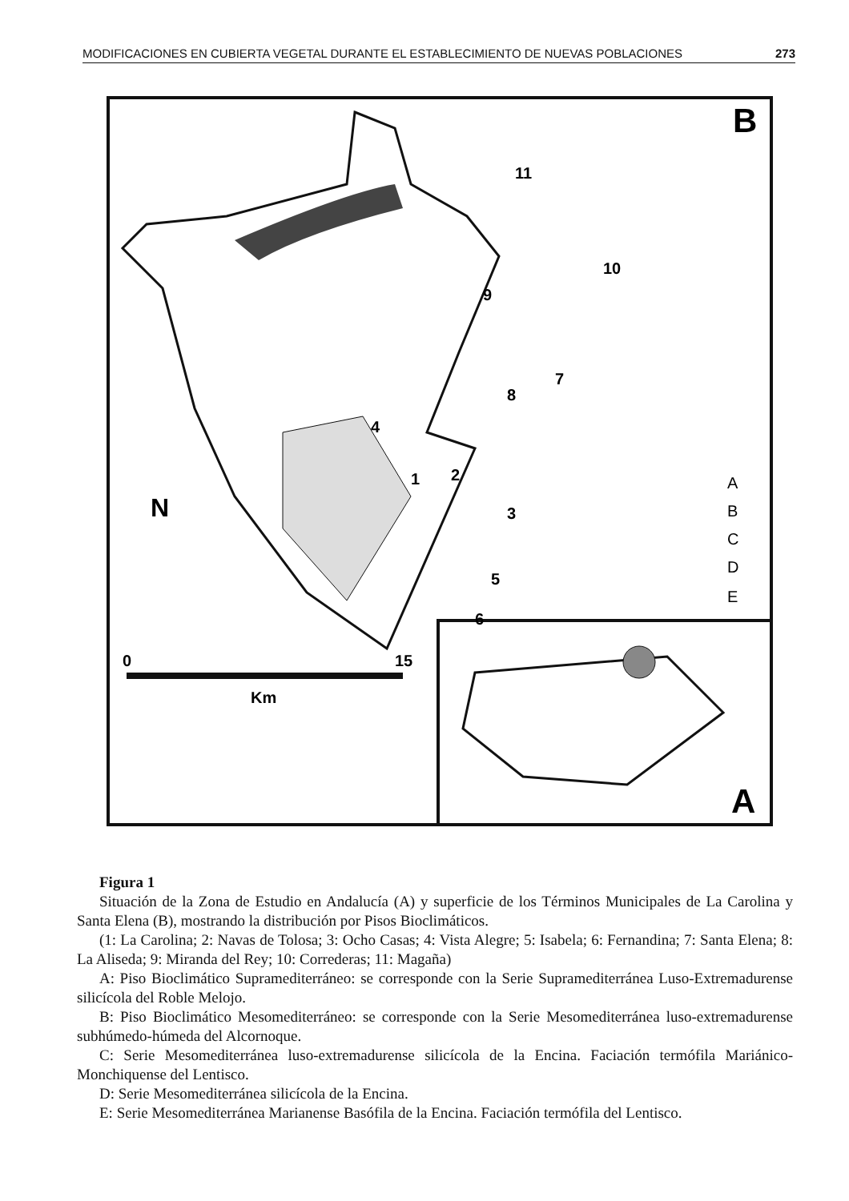MODIFICACIONES EN CUBIERTA VEGETAL DURANTE EL ESTABLECIMIENTO DE NUEVAS POBLACIONES 273
B
A
1
2
3
4
5
6
7
8
9
10
11
N
0
15
Km
A
B
C
D
E
Figura 1
Situación de la Zona de Estudio en Andalucía (A) y superficie de los Términos Municipales de La Carolina y Santa Elena (B), mostrando la distribución por Pisos Bioclimáticos.
(1: La Carolina; 2: Navas de Tolosa; 3: Ocho Casas; 4: Vista Alegre; 5: Isabela; 6: Fernandina; 7: Santa Elena; 8: La Aliseda; 9: Miranda del Rey; 10: Correderas; 11: Magaña)
A: Piso Bioclimático Supramediterráneo: se corresponde con la Serie Supramediterránea Luso-Extremadurense silicícola del Roble Melojo.
B: Piso Bioclimático Mesomediterráneo: se corresponde con la Serie Mesomediterránea luso-extremadurense subhúmedo-húmeda del Alcornoque.
C: Serie Mesomediterránea luso-extremadurense silicícola de la Encina. Faciación termófila Mariánico-Monchiquense del Lentisco.
D: Serie Mesomediterránea silicícola de la Encina.
E: Serie Mesomediterránea Marianense Basófila de la Encina. Faciación termófila del Lentisco.